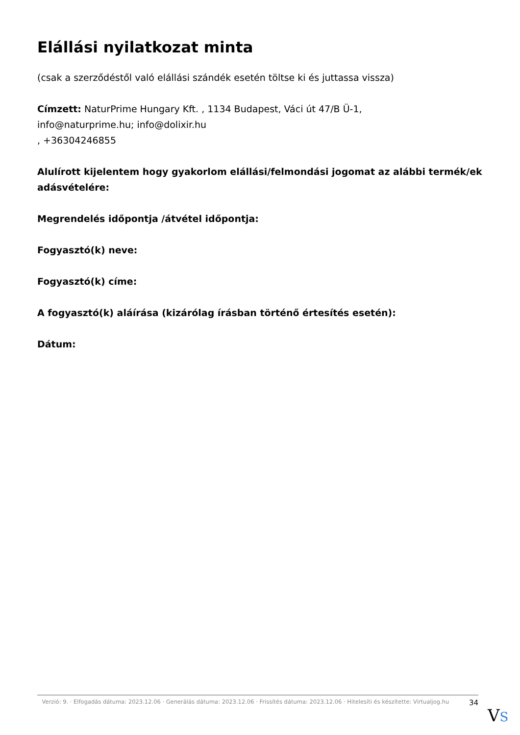Elállási nyilatkozat minta
(csak a szerződéstől való elállási szándék esetén töltse ki és juttassa vissza)
Címzett: NaturPrime Hungary Kft. , 1134 Budapest, Váci út 47/B Ü-1,
info@naturprime.hu; info@dolixir.hu
, +36304246855
Alulírott kijelentem hogy gyakorlom elállási/felmondási jogomat az alábbi termék/ek adásvételére:
Megrendelés időpontja /átvétel időpontja:
Fogyasztó(k) neve:
Fogyasztó(k) címe:
A fogyasztó(k) aláírása (kizárólag írásban történő értesítés esetén):
Dátum:
Verzió: 9. · Elfogadás dátuma: 2023.12.06 · Generálás dátuma: 2023.12.06 · Frissítés dátuma: 2023.12.06 · Hitelesíti és készítette: Virtualjog.hu
34
VS